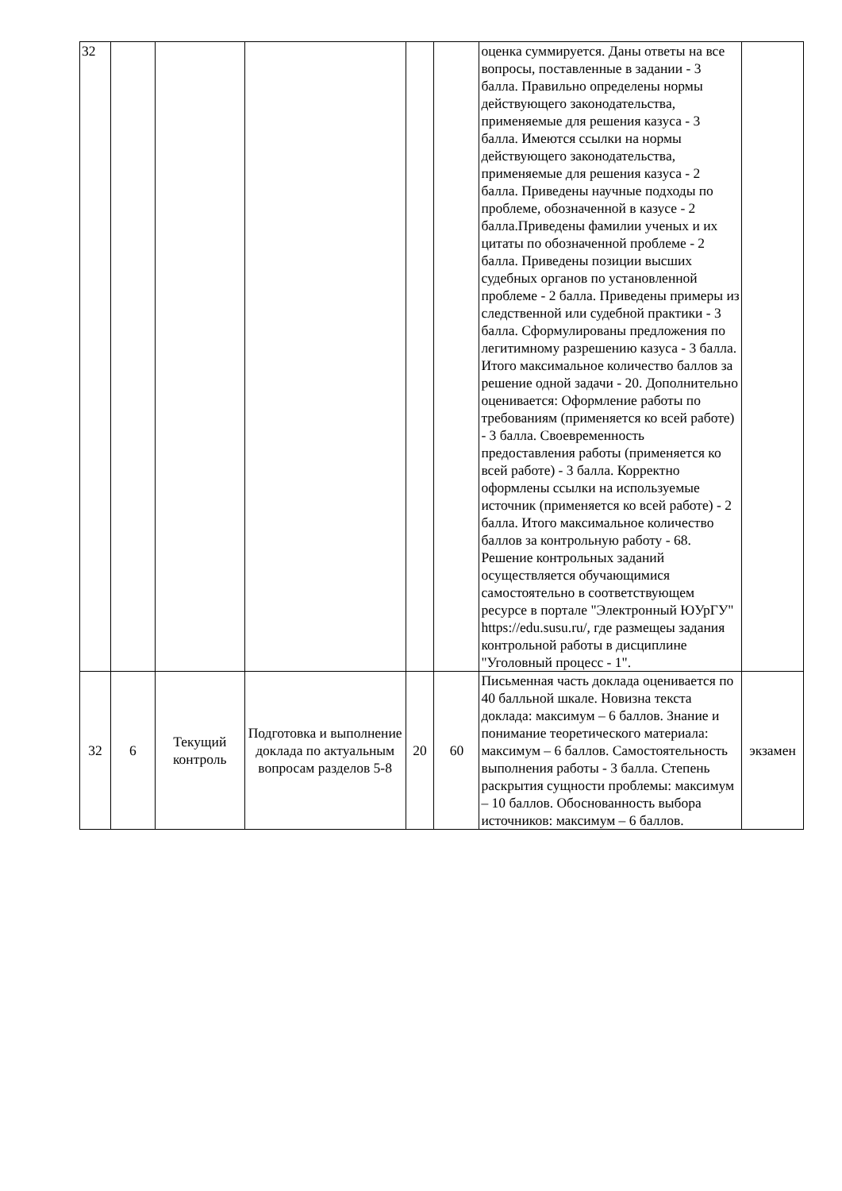| 32 | | | | | | оценка суммируется. Даны ответы на все вопросы, поставленные в задании - 3 балла. Правильно определены нормы действующего законодательства, применяемые для решения казуса - 3 балла. Имеются ссылки на нормы действующего законодательства, применяемые для решения казуса - 2 балла. Приведены научные подходы по проблеме, обозначенной в казусе - 2 балла.Приведены фамилии ученых и их цитаты по обозначенной проблеме - 2 балла. Приведены позиции высших судебных органов по установленной проблеме - 2 балла. Приведены примеры из следственной или судебной практики - 3 балла. Сформулированы предложения по легитимному разрешению казуса - 3 балла. Итого максимальное количество баллов за решение одной задачи - 20. Дополнительно оценивается: Оформление работы по требованиям (применяется ко всей работе) - 3 балла. Своевременность предоставления работы (применяется ко всей работе) - 3 балла. Корректно оформлены ссылки на используемые источник (применяется ко всей работе) - 2 балла. Итого максимальное количество баллов за контрольную работу - 68. Решение контрольных заданий осуществляется обучающимися самостоятельно в соответствующем ресурсе в портале "Электронный ЮУрГУ" https://edu.susu.ru/, где размещеы задания контрольной работы в дисциплине "Уголовный процесс - 1". | |
| 32 | 6 | Текущий контроль | Подготовка и выполнение доклада по актуальным вопросам разделов 5-8 | 20 | 60 | Письменная часть доклада оценивается по 40 балльной шкале. Новизна текста доклада: максимум – 6 баллов. Знание и понимание теоретического материала: максимум – 6 баллов. Самостоятельность выполнения работы - 3 балла. Степень раскрытия сущности проблемы: максимум – 10 баллов. Обоснованность выбора источников: максимум – 6 баллов. | экзамен |